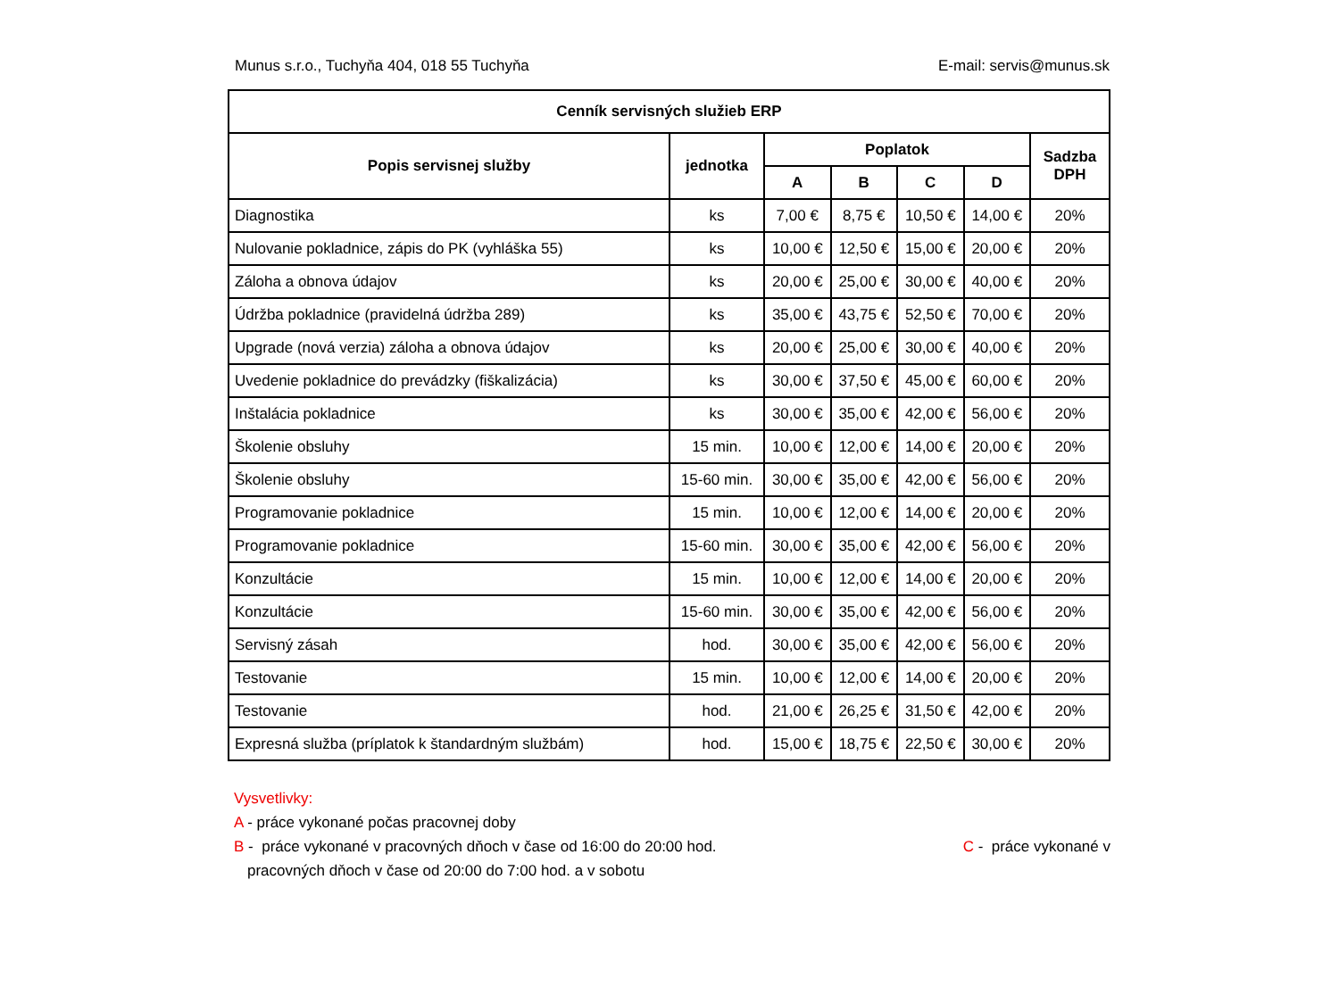Munus s.r.o., Tuchyňa 404, 018 55 Tuchyňa E-mail: servis@munus.sk
| Cenník servisných služieb ERP | | | | | | |
| --- | --- | --- | --- | --- | --- | --- |
| Popis servisnej služby | jednotka | Poplatok | | | | Sadzba DPH |
| | | A | B | C | D | |
| Diagnostika | ks | 7,00 € | 8,75 € | 10,50 € | 14,00 € | 20% |
| Nulovanie pokladnice, zápis do PK (vyhláška 55) | ks | 10,00 € | 12,50 € | 15,00 € | 20,00 € | 20% |
| Záloha a obnova údajov | ks | 20,00 € | 25,00 € | 30,00 € | 40,00 € | 20% |
| Údržba pokladnice (pravidelná údržba 289) | ks | 35,00 € | 43,75 € | 52,50 € | 70,00 € | 20% |
| Upgrade (nová verzia) záloha a obnova údajov | ks | 20,00 € | 25,00 € | 30,00 € | 40,00 € | 20% |
| Uvedenie pokladnice do prevádzky (fiškalizácia) | ks | 30,00 € | 37,50 € | 45,00 € | 60,00 € | 20% |
| Inštalácia pokladnice | ks | 30,00 € | 35,00 € | 42,00 € | 56,00 € | 20% |
| Školenie obsluhy | 15 min. | 10,00 € | 12,00 € | 14,00 € | 20,00 € | 20% |
| Školenie obsluhy | 15-60 min. | 30,00 € | 35,00 € | 42,00 € | 56,00 € | 20% |
| Programovanie pokladnice | 15 min. | 10,00 € | 12,00 € | 14,00 € | 20,00 € | 20% |
| Programovanie pokladnice | 15-60 min. | 30,00 € | 35,00 € | 42,00 € | 56,00 € | 20% |
| Konzultácie | 15 min. | 10,00 € | 12,00 € | 14,00 € | 20,00 € | 20% |
| Konzultácie | 15-60 min. | 30,00 € | 35,00 € | 42,00 € | 56,00 € | 20% |
| Servisný zásah | hod. | 30,00 € | 35,00 € | 42,00 € | 56,00 € | 20% |
| Testovanie | 15 min. | 10,00 € | 12,00 € | 14,00 € | 20,00 € | 20% |
| Testovanie | hod. | 21,00 € | 26,25 € | 31,50 € | 42,00 € | 20% |
| Expresná služba (príplatok k štandardným službám) | hod. | 15,00 € | 18,75 € | 22,50 € | 30,00 € | 20% |
Vysvetlivky:
A - práce vykonané počas pracovnej doby
B - práce vykonané v pracovných dňoch v čase od 16:00 do 20:00 hod. C - práce vykonané v
pracovných dňoch v čase od 20:00 do 7:00 hod. a v sobotu